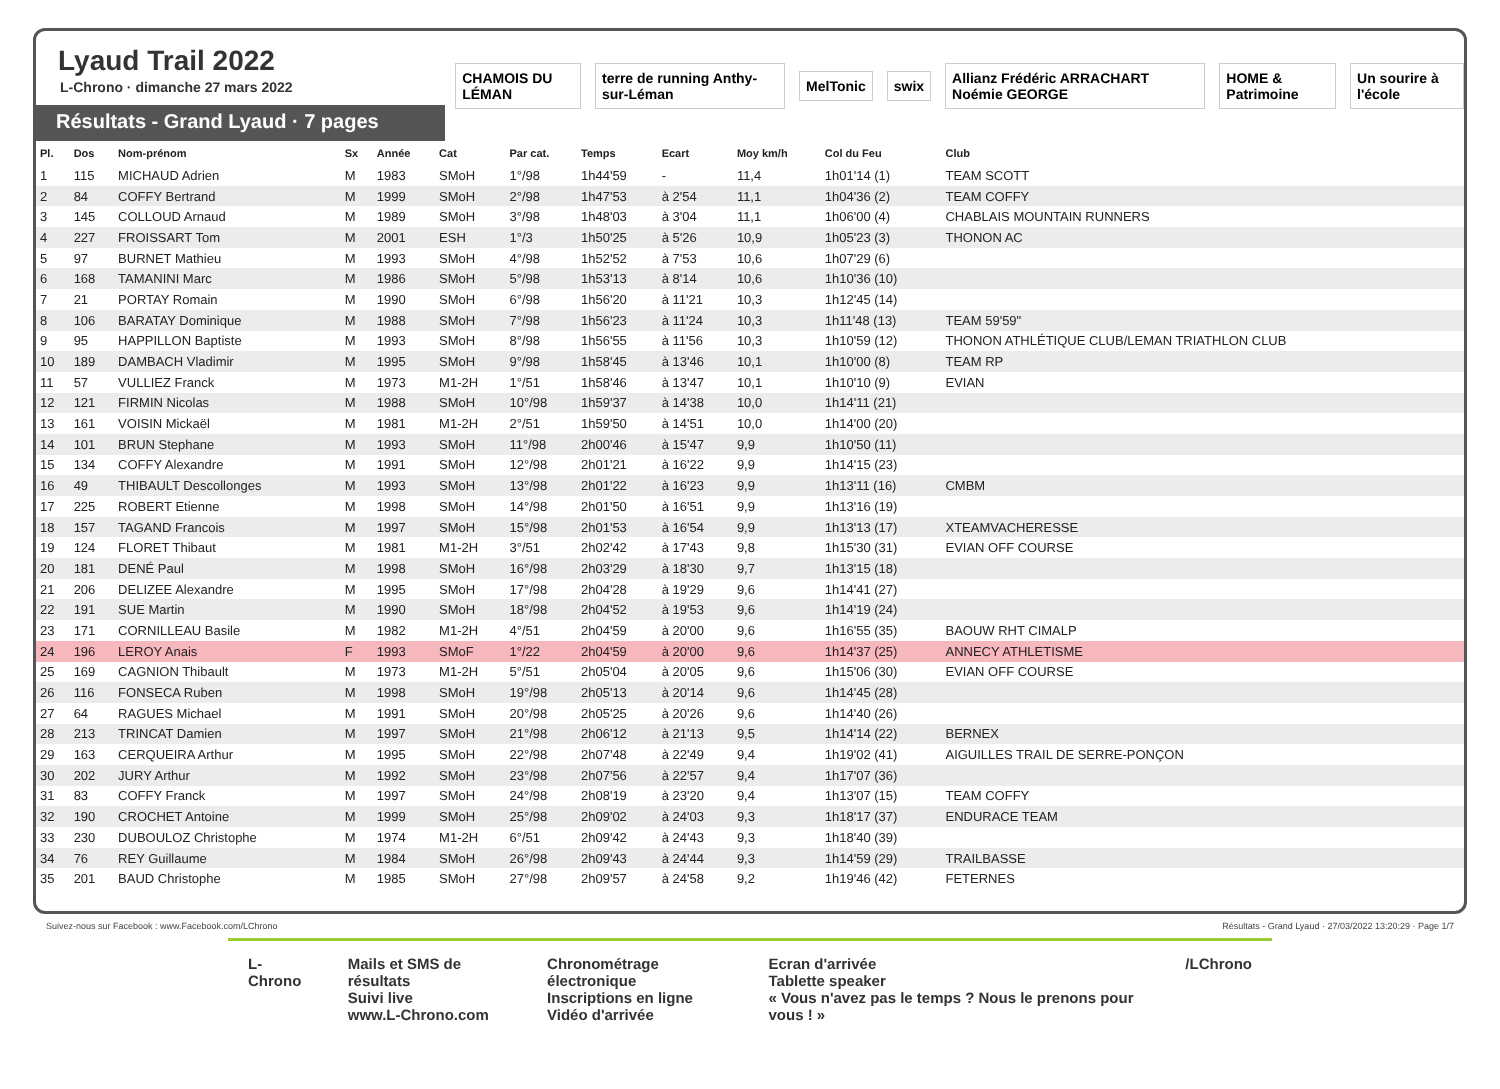Lyaud Trail 2022
L-Chrono · dimanche 27 mars 2022
Résultats - Grand Lyaud · 7 pages
CHAMOIS DU LÉMAN
terre de running Anthy-sur-Léman
MelTonic swix
Allianz Frédéric ARRACHART Noémie GEORGE
HOME & Patrimoine Un sourire à l'école
| Pl. | Dos | Nom-prénom | Sx | Année | Cat | Par cat. | Temps | Ecart | Moy km/h | Col du Feu | Club |
| --- | --- | --- | --- | --- | --- | --- | --- | --- | --- | --- | --- |
| 1 | 115 | MICHAUD Adrien | M | 1983 | SMoH | 1°/98 | 1h44'59 | - | 11,4 | 1h01'14 (1) | TEAM SCOTT |
| 2 | 84 | COFFY Bertrand | M | 1999 | SMoH | 2°/98 | 1h47'53 | à 2'54 | 11,1 | 1h04'36 (2) | TEAM COFFY |
| 3 | 145 | COLLOUD Arnaud | M | 1989 | SMoH | 3°/98 | 1h48'03 | à 3'04 | 11,1 | 1h06'00 (4) | CHABLAIS MOUNTAIN RUNNERS |
| 4 | 227 | FROISSART Tom | M | 2001 | ESH | 1°/3 | 1h50'25 | à 5'26 | 10,9 | 1h05'23 (3) | THONON AC |
| 5 | 97 | BURNET Mathieu | M | 1993 | SMoH | 4°/98 | 1h52'52 | à 7'53 | 10,6 | 1h07'29 (6) | |
| 6 | 168 | TAMANINI Marc | M | 1986 | SMoH | 5°/98 | 1h53'13 | à 8'14 | 10,6 | 1h10'36 (10) | |
| 7 | 21 | PORTAY Romain | M | 1990 | SMoH | 6°/98 | 1h56'20 | à 11'21 | 10,3 | 1h12'45 (14) | |
| 8 | 106 | BARATAY Dominique | M | 1988 | SMoH | 7°/98 | 1h56'23 | à 11'24 | 10,3 | 1h11'48 (13) | TEAM 59'59" |
| 9 | 95 | HAPPILLON Baptiste | M | 1993 | SMoH | 8°/98 | 1h56'55 | à 11'56 | 10,3 | 1h10'59 (12) | THONON ATHLÉTIQUE CLUB/LEMAN TRIATHLON CLUB |
| 10 | 189 | DAMBACH Vladimir | M | 1995 | SMoH | 9°/98 | 1h58'45 | à 13'46 | 10,1 | 1h10'00 (8) | TEAM RP |
| 11 | 57 | VULLIEZ Franck | M | 1973 | M1-2H | 1°/51 | 1h58'46 | à 13'47 | 10,1 | 1h10'10 (9) | EVIAN |
| 12 | 121 | FIRMIN Nicolas | M | 1988 | SMoH | 10°/98 | 1h59'37 | à 14'38 | 10,0 | 1h14'11 (21) | |
| 13 | 161 | VOISIN Mickaël | M | 1981 | M1-2H | 2°/51 | 1h59'50 | à 14'51 | 10,0 | 1h14'00 (20) | |
| 14 | 101 | BRUN Stephane | M | 1993 | SMoH | 11°/98 | 2h00'46 | à 15'47 | 9,9 | 1h10'50 (11) | |
| 15 | 134 | COFFY Alexandre | M | 1991 | SMoH | 12°/98 | 2h01'21 | à 16'22 | 9,9 | 1h14'15 (23) | |
| 16 | 49 | THIBAULT Descollonges | M | 1993 | SMoH | 13°/98 | 2h01'22 | à 16'23 | 9,9 | 1h13'11 (16) | CMBM |
| 17 | 225 | ROBERT Etienne | M | 1998 | SMoH | 14°/98 | 2h01'50 | à 16'51 | 9,9 | 1h13'16 (19) | |
| 18 | 157 | TAGAND Francois | M | 1997 | SMoH | 15°/98 | 2h01'53 | à 16'54 | 9,9 | 1h13'13 (17) | XTEAMVACHERESSE |
| 19 | 124 | FLORET Thibaut | M | 1981 | M1-2H | 3°/51 | 2h02'42 | à 17'43 | 9,8 | 1h15'30 (31) | EVIAN OFF COURSE |
| 20 | 181 | DENÉ Paul | M | 1998 | SMoH | 16°/98 | 2h03'29 | à 18'30 | 9,7 | 1h13'15 (18) | |
| 21 | 206 | DELIZEE Alexandre | M | 1995 | SMoH | 17°/98 | 2h04'28 | à 19'29 | 9,6 | 1h14'41 (27) | |
| 22 | 191 | SUE Martin | M | 1990 | SMoH | 18°/98 | 2h04'52 | à 19'53 | 9,6 | 1h14'19 (24) | |
| 23 | 171 | CORNILLEAU Basile | M | 1982 | M1-2H | 4°/51 | 2h04'59 | à 20'00 | 9,6 | 1h16'55 (35) | BAOUW RHT CIMALP |
| 24 | 196 | LEROY Anais | F | 1993 | SMoF | 1°/22 | 2h04'59 | à 20'00 | 9,6 | 1h14'37 (25) | ANNECY ATHLETISME |
| 25 | 169 | CAGNION Thibault | M | 1973 | M1-2H | 5°/51 | 2h05'04 | à 20'05 | 9,6 | 1h15'06 (30) | EVIAN OFF COURSE |
| 26 | 116 | FONSECA Ruben | M | 1998 | SMoH | 19°/98 | 2h05'13 | à 20'14 | 9,6 | 1h14'45 (28) | |
| 27 | 64 | RAGUES Michael | M | 1991 | SMoH | 20°/98 | 2h05'25 | à 20'26 | 9,6 | 1h14'40 (26) | |
| 28 | 213 | TRINCAT Damien | M | 1997 | SMoH | 21°/98 | 2h06'12 | à 21'13 | 9,5 | 1h14'14 (22) | BERNEX |
| 29 | 163 | CERQUEIRA Arthur | M | 1995 | SMoH | 22°/98 | 2h07'48 | à 22'49 | 9,4 | 1h19'02 (41) | AIGUILLES TRAIL DE SERRE-PONÇON |
| 30 | 202 | JURY Arthur | M | 1992 | SMoH | 23°/98 | 2h07'56 | à 22'57 | 9,4 | 1h17'07 (36) | |
| 31 | 83 | COFFY Franck | M | 1997 | SMoH | 24°/98 | 2h08'19 | à 23'20 | 9,4 | 1h13'07 (15) | TEAM COFFY |
| 32 | 190 | CROCHET Antoine | M | 1999 | SMoH | 25°/98 | 2h09'02 | à 24'03 | 9,3 | 1h18'17 (37) | ENDURACE TEAM |
| 33 | 230 | DUBOULOZ Christophe | M | 1974 | M1-2H | 6°/51 | 2h09'42 | à 24'43 | 9,3 | 1h18'40 (39) | |
| 34 | 76 | REY Guillaume | M | 1984 | SMoH | 26°/98 | 2h09'43 | à 24'44 | 9,3 | 1h14'59 (29) | TRAILBASSE |
| 35 | 201 | BAUD Christophe | M | 1985 | SMoH | 27°/98 | 2h09'57 | à 24'58 | 9,2 | 1h19'46 (42) | FETERNES |
Suivez-nous sur Facebook : www.Facebook.com/LChrono Résultats - Grand Lyaud · 27/03/2022 13:20:29 · Page 1/7
L-Chrono Mails et SMS de résultats
Suivi live
www.L-Chrono.com
Chronométrage électronique
Inscriptions en ligne
Vidéo d'arrivée
Ecran d'arrivée
Tablette speaker
« Vous n'avez pas le temps ? Nous le prenons pour vous ! »
/LChrono